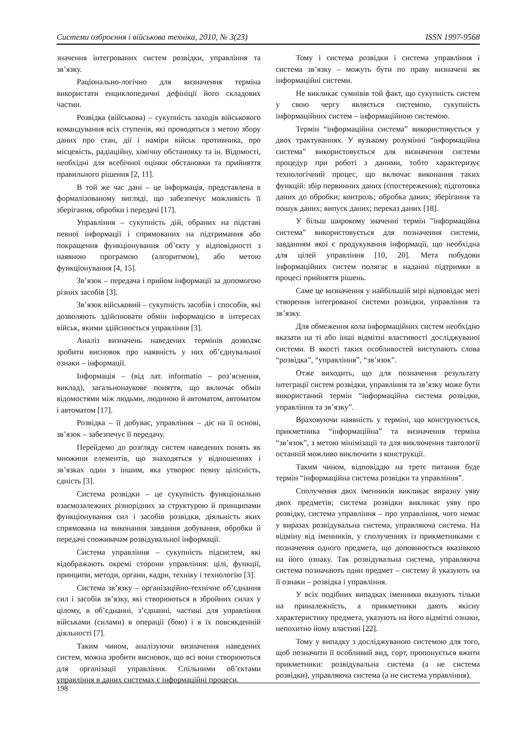Системи озброєння і військова техніка, 2010, № 3(23) ISSN 1997-9568
значення інтегрованих систем розвідки, управління та зв’язку.
Раціонально-логічно для визначення терміна використати енциклопедичні дефініції його складових частин.
Розвідка (військова) – сукупність заходів військового командування всіх ступенів, які проводяться з метою збору даних про стан, дії і наміри військ противника, про місцевість, радіаційну, хімічну обстановку та ін. Відомості, необхідні для всебічної оцінки обстановки та прийняття правильного рішення [2, 11].
В той же час дані – це інформація, представлена в формалізованому вигляді, що забезпечує можливість її зберігання, обробки і передачі [17].
Управління – сукупність дій, обраних на підставі певної інформації і спрямованих на підтримання або покращення функціонування об’єкту у відповідності з наявною програмою (алгоритмом), або метою функціонування [4, 15].
Зв’язок – передача і прийом інформації за допомогою різних засобів [3].
Зв’язок військовий – сукупність засобів і способів, які дозволяють здійснювати обмін інформацією в інтересах військ, якими здійснюється управління [3].
Аналіз визначень наведених термінів дозволяє зробити висновок про наявність у них об’єднувальної ознаки – інформації.
Інформація – (від лат. informatio – роз’яснення, виклад), загальнонаукове поняття, що включає обмін відомостями між людьми, людиною й автоматом, автоматом і автоматом [17].
Розвідка – її добуває, управління – діє на її основі, зв’язок – забезпечує її передачу.
Перейдемо до розгляду систем наведених понять як множини елементів, що знаходяться у відношеннях і зв’язках один з іншим, яка утворює певну цілісність, єдність [3].
Система розвідки – це сукупність функціонально взаємозалежних різнорідних за структурою й принципами функціонування сил і засобів розвідки, діяльність яких спрямована на виконання завдання добування, обробки й передачі споживачам розвідувальної інформації.
Система управління – сукупність підсистем, які відображають окремі сторони управління: цілі, функції, принципи, методи, органи, кадри, техніку і технологію [3].
Система зв’язку – організаційно-технічне об’єднання сил і засобів зв’язку, які створюються в збройних силах у цілому, в об’єднанні, з’єднанні, частині для управління військами (силами) в операції (бою) і в їх повсякденній діяльності [7].
Таким чином, аналізуючи визначення наведених систем, можна зробити висновок, що всі вони створюються для організації управління. Спільними об’єктами управління в даних системах є інформаційні процеси.
Тому і система розвідки і система управління і система зв’язку – можуть бути по праву визначені як інформаційні системи.
Не викликає сумнівів той факт, що сукупність систем у свою чергу являється системою, сукупність інформаційних систем – інформаційною системою.
Термін “інформаційна система” використовується у двох трактуваннях. У вузькому розумінні “інформаційна система” використовується для визначення системи процедур при роботі з даними, тобто характеризує технологічний процес, що включає виконання таких функцій: збір первинних даних (спостереження); підготовка даних до обробки; контроль; обробка даних; зберігання та пошук даних; випуск даних; переказ даних [18].
У більш широкому значенні термін ”інформаційна система” використовується для позначення системи, завданням якої є продукування інформації, що необхідна для цілей управління [10, 20]. Мета побудови інформаційних систем полягає в наданні підтримки в процесі прийняття рішень.
Саме це визначення у найбільшій мірі відповідає меті створення інтегрованої системи розвідки, управління та зв’язку.
Для обмеження кола інформаційних систем необхідно вказати на ті або інші відмітні властивості досліджуваної системи. В якості таких особливостей виступають слова “розвідка”, “управління”, “зв’язок”.
Отже виходить, що для позначення результату інтеграції систем розвідки, управління та зв’язку може бути використаний термін “інформаційна система розвідки, управління та зв’язку”.
Враховуючи наявність у терміні, що конструюється, прикметника “інформаційна” та визначення терміна “зв’язок”, з метою мінімізації та для виключення тавтології останній можливо виключити з конструкції.
Таким чином, відповіддю на третє питання буде термін “інформаційна система розвідки та управління”.
Сполучення двох іменників викликає виразну уяву двох предметів; система розвідки викликає уяву про розвідку, система управління – про управління, чого немає у виразах розвідувальна система, управляюча система. На відміну від іменників, у сполученнях із прикметниками є позначення одного предмета, що доповнюється вказівкою на його ознаку. Так розвідувальна система, управляюча система позначають один предмет – систему й указують на її ознаки – розвідка і управління.
У всіх подібних випадках іменники вказують тільки на приналежність, а прикметники дають якісну характеристику предмета, указують на його відмітні ознаки, непохитно йому властиві [22].
Тому у випадку з досліджуваною системою для того, щоб позначити її особливий вид, сорт, пропонується вжити прикметники: розвідувальна система (а не система розвідки), управляюча система (а не система управління).
198